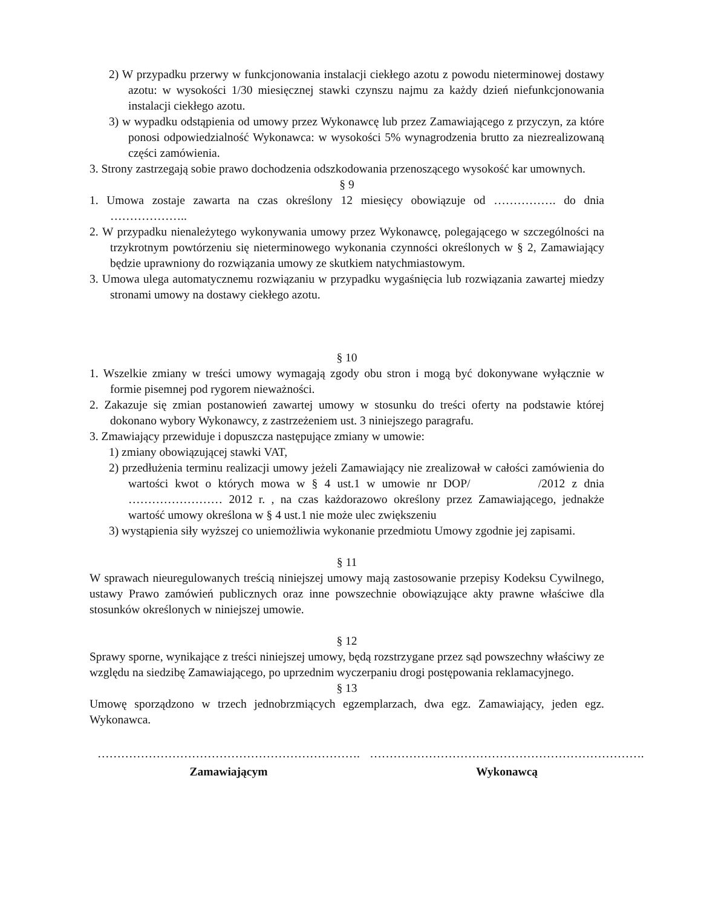2) W przypadku przerwy w funkcjonowania instalacji ciekłego azotu z powodu nieterminowej dostawy azotu: w wysokości 1/30 miesięcznej stawki czynszu najmu za każdy dzień niefunkcjonowania instalacji ciekłego azotu.
3) w wypadku odstąpienia od umowy przez Wykonawcę lub przez Zamawiającego z przyczyn, za które ponosi odpowiedzialność Wykonawca: w wysokości 5% wynagrodzenia brutto za niezrealizowaną części zamówienia.
3. Strony zastrzegają sobie prawo dochodzenia odszkodowania przenoszącego wysokość kar umownych.
§ 9
1. Umowa zostaje zawarta na czas określony 12 miesięcy obowiązuje od ……………. do dnia ………………..
2. W przypadku nienależytego wykonywania umowy przez Wykonawcę, polegającego w szczególności na trzykrotnym powtórzeniu się nieterminowego wykonania czynności określonych w § 2, Zamawiający będzie uprawniony do rozwiązania umowy ze skutkiem natychmiastowym.
3. Umowa ulega automatycznemu rozwiązaniu w przypadku wygaśnięcia lub rozwiązania zawartej miedzy stronami umowy na dostawy ciekłego azotu.
§ 10
1. Wszelkie zmiany w treści umowy wymagają zgody obu stron i mogą być dokonywane wyłącznie w formie pisemnej pod rygorem nieważności.
2. Zakazuje się zmian postanowień zawartej umowy w stosunku do treści oferty na podstawie której dokonano wybory Wykonawcy, z zastrzeżeniem ust. 3 niniejszego paragrafu.
3. Zmawiający przewiduje i dopuszcza następujące zmiany w umowie:
1) zmiany obowiązującej stawki VAT,
2) przedłużenia terminu realizacji umowy jeżeli Zamawiający nie zrealizował w całości zamówienia do wartości kwot o których mowa w § 4 ust.1 w umowie nr DOP/ /2012 z dnia …………………… 2012 r. , na czas każdorazowo określony przez Zamawiającego, jednakże wartość umowy określona w § 4 ust.1 nie może ulec zwiększeniu
3) wystąpienia siły wyższej co uniemożliwia wykonanie przedmiotu Umowy zgodnie jej zapisami.
§ 11
W sprawach nieuregulowanych treścią niniejszej umowy mają zastosowanie przepisy Kodeksu Cywilnego, ustawy Prawo zamówień publicznych oraz inne powszechnie obowiązujące akty prawne właściwe dla stosunków określonych w niniejszej umowie.
§ 12
Sprawy sporne, wynikające z treści niniejszej umowy, będą rozstrzygane przez sąd powszechny właściwy ze względu na siedzibę Zamawiającego, po uprzednim wyczerpaniu drogi postępowania reklamacyjnego.
§ 13
Umowę sporządzono w trzech jednobrzmiących egzemplarzach, dwa egz. Zamawiający, jeden egz. Wykonawca.
…………………………………………………………. …………………………………………………………….
Zamawiającym Wykonawcą